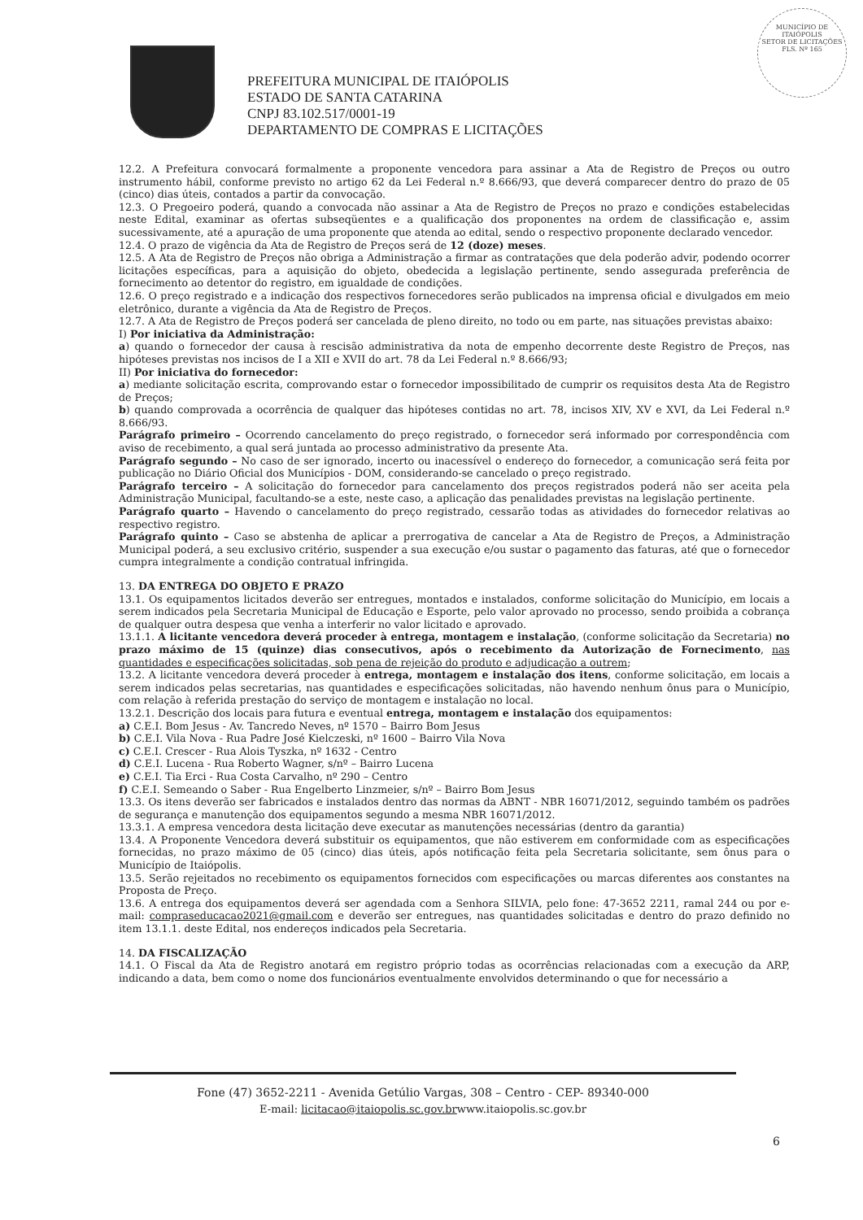MUNICÍPIO DE
ITAIÓPOLIS
SETOR DE LICITAÇÕES
FLS. Nº 165
PREFEITURA MUNICIPAL DE ITAIÓPOLIS
ESTADO DE SANTA CATARINA
CNPJ 83.102.517/0001-19
DEPARTAMENTO DE COMPRAS E LICITAÇÕES
12.2. A Prefeitura convocará formalmente a proponente vencedora para assinar a Ata de Registro de Preços ou outro instrumento hábil, conforme previsto no artigo 62 da Lei Federal n.º 8.666/93, que deverá comparecer dentro do prazo de 05 (cinco) dias úteis, contados a partir da convocação.
12.3. O Pregoeiro poderá, quando a convocada não assinar a Ata de Registro de Preços no prazo e condições estabelecidas neste Edital, examinar as ofertas subseqüentes e a qualificação dos proponentes na ordem de classificação e, assim sucessivamente, até a apuração de uma proponente que atenda ao edital, sendo o respectivo proponente declarado vencedor.
12.4. O prazo de vigência da Ata de Registro de Preços será de 12 (doze) meses.
12.5. A Ata de Registro de Preços não obriga a Administração a firmar as contratações que dela poderão advir, podendo ocorrer licitações específicas, para a aquisição do objeto, obedecida a legislação pertinente, sendo assegurada preferência de fornecimento ao detentor do registro, em igualdade de condições.
12.6. O preço registrado e a indicação dos respectivos fornecedores serão publicados na imprensa oficial e divulgados em meio eletrônico, durante a vigência da Ata de Registro de Preços.
12.7. A Ata de Registro de Preços poderá ser cancelada de pleno direito, no todo ou em parte, nas situações previstas abaixo:
I) Por iniciativa da Administração:
a) quando o fornecedor der causa à rescisão administrativa da nota de empenho decorrente deste Registro de Preços, nas hipóteses previstas nos incisos de I a XII e XVII do art. 78 da Lei Federal n.º 8.666/93;
II) Por iniciativa do fornecedor:
a) mediante solicitação escrita, comprovando estar o fornecedor impossibilitado de cumprir os requisitos desta Ata de Registro de Preços;
b) quando comprovada a ocorrência de qualquer das hipóteses contidas no art. 78, incisos XIV, XV e XVI, da Lei Federal n.º 8.666/93.
Parágrafo primeiro – Ocorrendo cancelamento do preço registrado, o fornecedor será informado por correspondência com aviso de recebimento, a qual será juntada ao processo administrativo da presente Ata.
Parágrafo segundo – No caso de ser ignorado, incerto ou inacessível o endereço do fornecedor, a comunicação será feita por publicação no Diário Oficial dos Municípios - DOM, considerando-se cancelado o preço registrado.
Parágrafo terceiro – A solicitação do fornecedor para cancelamento dos preços registrados poderá não ser aceita pela Administração Municipal, facultando-se a este, neste caso, a aplicação das penalidades previstas na legislação pertinente.
Parágrafo quarto – Havendo o cancelamento do preço registrado, cessarão todas as atividades do fornecedor relativas ao respectivo registro.
Parágrafo quinto – Caso se abstenha de aplicar a prerrogativa de cancelar a Ata de Registro de Preços, a Administração Municipal poderá, a seu exclusivo critério, suspender a sua execução e/ou sustar o pagamento das faturas, até que o fornecedor cumpra integralmente a condição contratual infringida.
13. DA ENTREGA DO OBJETO E PRAZO
13.1. Os equipamentos licitados deverão ser entregues, montados e instalados, conforme solicitação do Município, em locais a serem indicados pela Secretaria Municipal de Educação e Esporte, pelo valor aprovado no processo, sendo proibida a cobrança de qualquer outra despesa que venha a interferir no valor licitado e aprovado.
13.1.1. A licitante vencedora deverá proceder à entrega, montagem e instalação, (conforme solicitação da Secretaria) no prazo máximo de 15 (quinze) dias consecutivos, após o recebimento da Autorização de Fornecimento, nas quantidades e especificações solicitadas, sob pena de rejeição do produto e adjudicação a outrem;
13.2. A licitante vencedora deverá proceder à entrega, montagem e instalação dos itens, conforme solicitação, em locais a serem indicados pelas secretarias, nas quantidades e especificações solicitadas, não havendo nenhum ônus para o Município, com relação à referida prestação do serviço de montagem e instalação no local.
13.2.1. Descrição dos locais para futura e eventual entrega, montagem e instalação dos equipamentos:
a) C.E.I. Bom Jesus - Av. Tancredo Neves, nº 1570 – Bairro Bom Jesus
b) C.E.I. Vila Nova - Rua Padre José Kielczeski, nº 1600 – Bairro Vila Nova
c) C.E.I. Crescer - Rua Alois Tyszka, nº 1632 - Centro
d) C.E.I. Lucena - Rua Roberto Wagner, s/nº – Bairro Lucena
e) C.E.I. Tia Erci - Rua Costa Carvalho, nº 290 – Centro
f) C.E.I. Semeando o Saber - Rua Engelberto Linzmeier, s/nº – Bairro Bom Jesus
13.3. Os itens deverão ser fabricados e instalados dentro das normas da ABNT - NBR 16071/2012, seguindo também os padrões de segurança e manutenção dos equipamentos segundo a mesma NBR 16071/2012.
13.3.1. A empresa vencedora desta licitação deve executar as manutenções necessárias (dentro da garantia)
13.4. A Proponente Vencedora deverá substituir os equipamentos, que não estiverem em conformidade com as especificações fornecidas, no prazo máximo de 05 (cinco) dias úteis, após notificação feita pela Secretaria solicitante, sem ônus para o Município de Itaiópolis.
13.5. Serão rejeitados no recebimento os equipamentos fornecidos com especificações ou marcas diferentes aos constantes na Proposta de Preço.
13.6. A entrega dos equipamentos deverá ser agendada com a Senhora SILVIA, pelo fone: 47-3652 2211, ramal 244 ou por e-mail: compraseducacao2021@gmail.com e deverão ser entregues, nas quantidades solicitadas e dentro do prazo definido no item 13.1.1. deste Edital, nos endereços indicados pela Secretaria.
14. DA FISCALIZAÇÃO
14.1. O Fiscal da Ata de Registro anotará em registro próprio todas as ocorrências relacionadas com a execução da ARP, indicando a data, bem como o nome dos funcionários eventualmente envolvidos determinando o que for necessário a
Fone (47) 3652-2211 - Avenida Getúlio Vargas, 308 – Centro - CEP- 89340-000
E-mail: licitacao@itaiopolis.sc.gov.brwww.itaiopolis.sc.gov.br
6